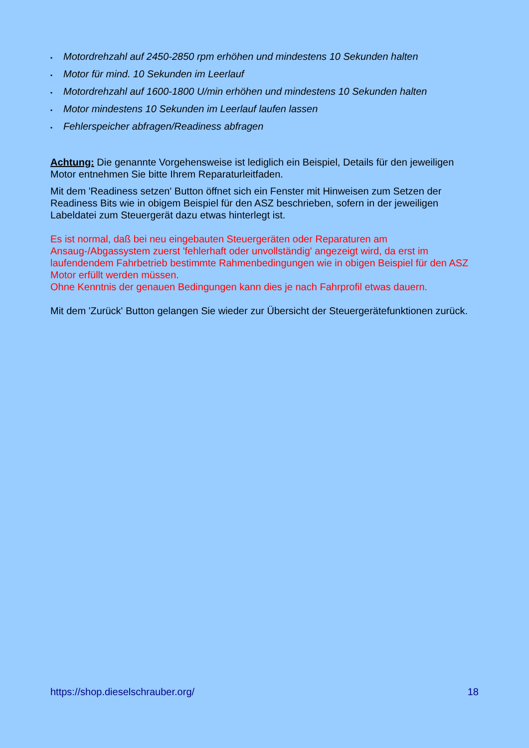• Motordrehzahl auf 2450-2850 rpm erhöhen und mindestens 10 Sekunden halten
• Motor für mind. 10 Sekunden im Leerlauf
• Motordrehzahl auf 1600-1800 U/min erhöhen und mindestens 10 Sekunden halten
• Motor mindestens 10 Sekunden im Leerlauf laufen lassen
• Fehlerspeicher abfragen/Readiness abfragen
Achtung: Die genannte Vorgehensweise ist lediglich ein Beispiel, Details für den jeweiligen Motor entnehmen Sie bitte Ihrem Reparaturleitfaden.
Mit dem 'Readiness setzen' Button öffnet sich ein Fenster mit Hinweisen zum Setzen der Readiness Bits wie in obigem Beispiel für den ASZ beschrieben, sofern in der jeweiligen Labeldatei zum Steuergerät dazu etwas hinterlegt ist.
Es ist normal, daß bei neu eingebauten Steuergeräten oder Reparaturen am Ansaug-/Abgassystem zuerst 'fehlerhaft oder unvollständig' angezeigt wird, da erst im laufendendem Fahrbetrieb bestimmte Rahmenbedingungen wie in obigen Beispiel für den ASZ Motor erfüllt werden müssen.
Ohne Kenntnis der genauen Bedingungen kann dies je nach Fahrprofil etwas dauern.
Mit dem 'Zurück' Button gelangen Sie wieder zur Übersicht der Steuergerätefunktionen zurück.
https://shop.dieselschrauber.org/ 18